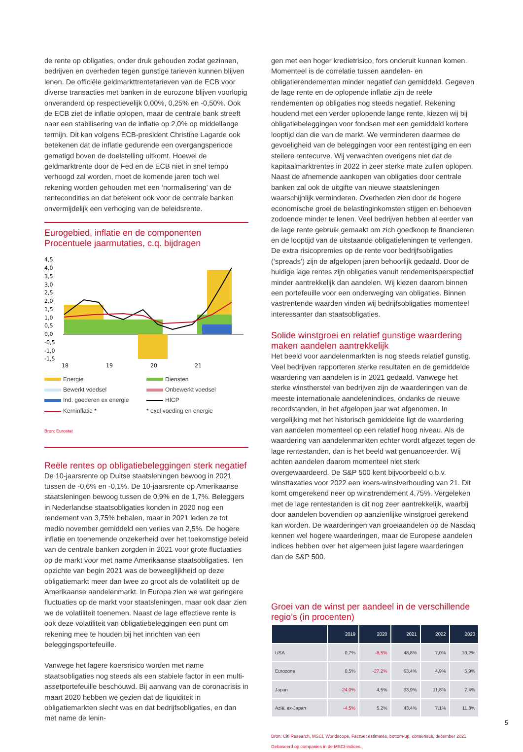de rente op obligaties, onder druk gehouden zodat gezinnen, bedrijven en overheden tegen gunstige tarieven kunnen blijven lenen. De officiële geldmarkttrentetarieven van de ECB voor diverse transacties met banken in de eurozone blijven voorlopig onveranderd op respectievelijk 0,00%, 0,25% en -0,50%. Ook de ECB ziet de inflatie oplopen, maar de centrale bank streeft naar een stabilisering van de inflatie op 2,0% op middellange termijn. Dit kan volgens ECB-president Christine Lagarde ook betekenen dat de inflatie gedurende een overgangsperiode gematigd boven de doelstelling uitkomt. Hoewel de geldmarktrente door de Fed en de ECB niet in snel tempo verhoogd zal worden, moet de komende jaren toch wel rekening worden gehouden met een ‘normalisering’ van de rentecondities en dat betekent ook voor de centrale banken onvermijdelijk een verhoging van de beleidsrente.
Eurogebied, inflatie en de componenten
Procentuele jaarmutaties, c.q. bijdragen
4,5
4,0
3,5
3,0
2,5
2,0
1,5
1,0
0,5
0,0
-0,5
-1,0
-1,5
18
19
20
21
Energie Diensten Bewerkt voedsel Onbewerkt voedsel Ind. goederen ex energie HICP Kerninflatie * * excl voeding en energie
Bron: Eurostat
Reële rentes op obligatiebeleggingen sterk negatief
De 10-jaarsrente op Duitse staatsleningen bewoog in 2021 tussen de -0,6% en -0,1%. De 10-jaarsrente op Amerikaanse staatsleningen bewoog tussen de 0,9% en de 1,7%. Beleggers in Nederlandse staatsobligaties konden in 2020 nog een rendement van 3,75% behalen, maar in 2021 leden ze tot medio november gemiddeld een verlies van 2,5%. De hogere inflatie en toenemende onzekerheid over het toekomstige beleid van de centrale banken zorgden in 2021 voor grote fluctuaties op de markt voor met name Amerikaanse staatsobligaties. Ten opzichte van begin 2021 was de beweeglijkheid op deze obligatiemarkt meer dan twee zo groot als de volatiliteit op de Amerikaanse aandelenmarkt. In Europa zien we wat geringere fluctuaties op de markt voor staatsleningen, maar ook daar zien we de volatiliteit toenemen. Naast de lage effectieve rente is ook deze volatiliteit van obligatiebeleggingen een punt om rekening mee te houden bij het inrichten van een beleggingsportefeuille.
Vanwege het lagere koersrisico worden met name staatsobligaties nog steeds als een stabiele factor in een multi-assetportefeuille beschouwd. Bij aanvang van de coronacrisis in maart 2020 hebben we gezien dat de liquiditeit in obligatiemarkten slecht was en dat bedrijfsobligaties, en dan met name de lenin-
gen met een hoger kredietrisico, fors onderuit kunnen komen. Momenteel is de correlatie tussen aandelen- en obligatierendementen minder negatief dan gemiddeld. Gegeven de lage rente en de oplopende inflatie zijn de reële rendementen op obligaties nog steeds negatief. Rekening houdend met een verder oplopende lange rente, kiezen wij bij obligatiebeleggingen voor fondsen met een gemiddeld kortere looptijd dan die van de markt. We verminderen daarmee de gevoeligheid van de beleggingen voor een rentestijging en een steilere rentecurve. Wij verwachten overigens niet dat de kapitaalmarktrentes in 2022 in zeer sterke mate zullen oplopen. Naast de afnemende aankopen van obligaties door centrale banken zal ook de uitgifte van nieuwe staatsleningen waarschijnlijk verminderen. Overheden zien door de hogere economische groei de belastinginkomsten stijgen en behoeven zodoende minder te lenen. Veel bedrijven hebben al eerder van de lage rente gebruik gemaakt om zich goedkoop te financieren en de looptijd van de uitstaande obligatieleningen te verlengen. De extra risicopremies op de rente voor bedrijfsobligaties (‘spreads’) zijn de afgelopen jaren behoorlijk gedaald. Door de huidige lage rentes zijn obligaties vanuit rendementsperspectief minder aantrekkelijk dan aandelen. Wij kiezen daarom binnen een portefeuille voor een onderweging van obligaties. Binnen vastrentende waarden vinden wij bedrijfsobligaties momenteel interessanter dan staatsobligaties.
Solide winstgroei en relatief gunstige waardering maken aandelen aantrekkelijk
Het beeld voor aandelenmarkten is nog steeds relatief gunstig. Veel bedrijven rapporteren sterke resultaten en de gemiddelde waardering van aandelen is in 2021 gedaald. Vanwege het sterke winstherstel van bedrijven zijn de waarderingen van de meeste internationale aandelenindices, ondanks de nieuwe recordstanden, in het afgelopen jaar wat afgenomen. In vergelijking met het historisch gemiddelde ligt de waardering van aandelen momenteel op een relatief hoog niveau. Als de waardering van aandelenmarkten echter wordt afgezet tegen de lage rentestanden, dan is het beeld wat genuanceerder. Wij achten aandelen daarom momenteel niet sterk overgewaardeerd. De S&P 500 kent bijvoorbeeld o.b.v. winsttaxaties voor 2022 een koers-winstverhouding van 21. Dit komt omgerekend neer op winstrendement 4,75%. Vergeleken met de lage rentestanden is dit nog zeer aantrekkelijk, waarbij door aandelen bovendien op aanzienlijke winstgroei gerekend kan worden. De waarderingen van groeiaandelen op de Nasdaq kennen wel hogere waarderingen, maar de Europese aandelen indices hebben over het algemeen juist lagere waarderingen dan de S&P 500.
Groei van de winst per aandeel in de verschillende regio’s (in procenten)
| | 2019 | 2020 | 2021 | 2022 | 2023 |
| --- | --- | --- | --- | --- | --- |
| USA | 0,7% | -8,5% | 48,8% | 7,0% | 10,2% |
| Eurozone | 0,5% | -27,2% | 63,4% | 4,9% | 5,9% |
| Japan | -24,0% | 4,5% | 33,9% | 11,8% | 7,4% |
| Azië, ex-Japan | -4,5% | 5,2% | 43,4% | 7,1% | 11,3% |
Bron: Citi Research, MSCI, Worldscope, FactSet estimates, bottom-up, consensus, december 2021
Gebaseerd op companies in de MSCI-indices.
5